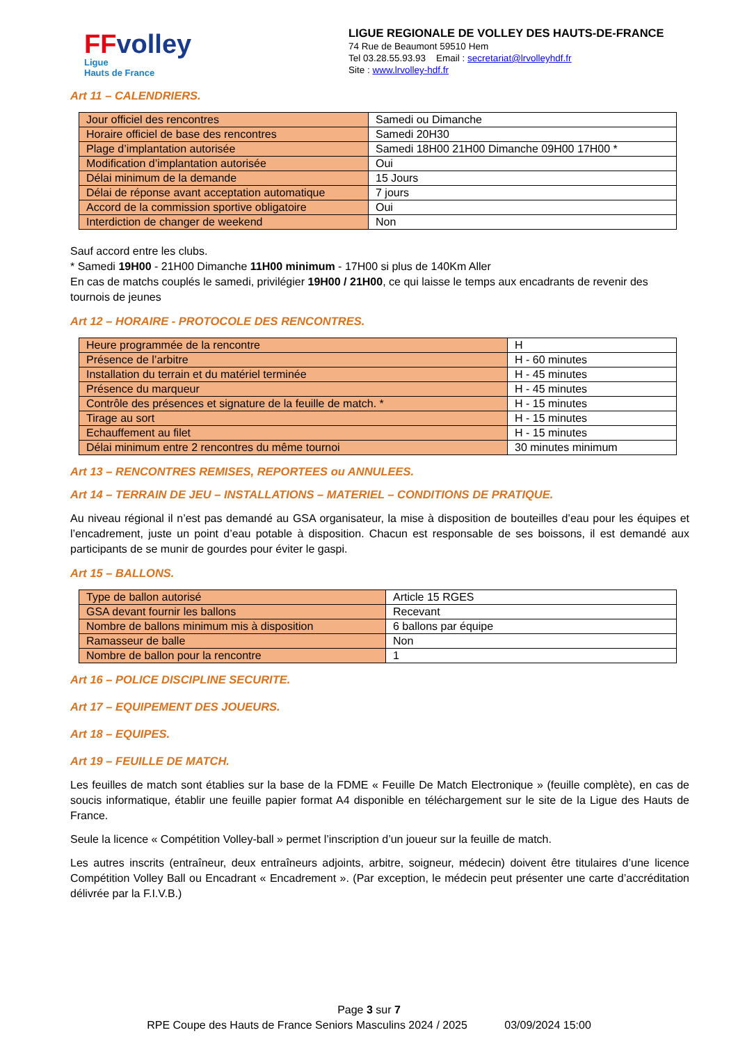FFvolley
Ligue
Hauts de France
LIGUE REGIONALE DE VOLLEY DES HAUTS-DE-FRANCE
74 Rue de Beaumont 59510 Hem
Tel 03.28.55.93.93 Email : secretariat@lrvolleyhdf.fr
Site : www.lrvolley-hdf.fr
Art 11 – CALENDRIERS.
| Jour officiel des rencontres | Samedi ou Dimanche |
| Horaire officiel de base des rencontres | Samedi 20H30 |
| Plage d’implantation autorisée | Samedi 18H00 21H00 Dimanche 09H00 17H00 * |
| Modification d’implantation autorisée | Oui |
| Délai minimum de la demande | 15 Jours |
| Délai de réponse avant acceptation automatique | 7 jours |
| Accord de la commission sportive obligatoire | Oui |
| Interdiction de changer de weekend | Non |
Sauf accord entre les clubs.
* Samedi 19H00 - 21H00 Dimanche 11H00 minimum - 17H00 si plus de 140Km Aller
En cas de matchs couplés le samedi, privilégier 19H00 / 21H00, ce qui laisse le temps aux encadrants de revenir des tournois de jeunes
Art 12 – HORAIRE - PROTOCOLE DES RENCONTRES.
| Heure programmée de la rencontre | H |
| Présence de l’arbitre | H - 60 minutes |
| Installation du terrain et du matériel terminée | H - 45 minutes |
| Présence du marqueur | H - 45 minutes |
| Contrôle des présences et signature de la feuille de match. * | H - 15 minutes |
| Tirage au sort | H - 15 minutes |
| Echauffement au filet | H - 15 minutes |
| Délai minimum entre 2 rencontres du même tournoi | 30 minutes minimum |
Art 13 – RENCONTRES REMISES, REPORTEES ou ANNULEES.
Art 14 – TERRAIN DE JEU – INSTALLATIONS – MATERIEL – CONDITIONS DE PRATIQUE.
Au niveau régional il n’est pas demandé au GSA organisateur, la mise à disposition de bouteilles d’eau pour les équipes et l’encadrement, juste un point d’eau potable à disposition. Chacun est responsable de ses boissons, il est demandé aux participants de se munir de gourdes pour éviter le gaspi.
Art 15 – BALLONS.
| Type de ballon autorisé | Article 15 RGES |
| GSA devant fournir les ballons | Recevant |
| Nombre de ballons minimum mis à disposition | 6 ballons par équipe |
| Ramasseur de balle | Non |
| Nombre de ballon pour la rencontre | 1 |
Art 16 – POLICE DISCIPLINE SECURITE.
Art 17 – EQUIPEMENT DES JOUEURS.
Art 18 – EQUIPES.
Art 19 – FEUILLE DE MATCH.
Les feuilles de match sont établies sur la base de la FDME « Feuille De Match Electronique » (feuille complète), en cas de soucis informatique, établir une feuille papier format A4 disponible en téléchargement sur le site de la Ligue des Hauts de France.
Seule la licence « Compétition Volley-ball » permet l’inscription d’un joueur sur la feuille de match.
Les autres inscrits (entraîneur, deux entraîneurs adjoints, arbitre, soigneur, médecin) doivent être titulaires d’une licence Compétition Volley Ball ou Encadrant « Encadrement ». (Par exception, le médecin peut présenter une carte d’accréditation délivrée par la F.I.V.B.)
Page 3 sur 7
RPE Coupe des Hauts de France Seniors Masculins 2024 / 2025 03/09/2024 15:00